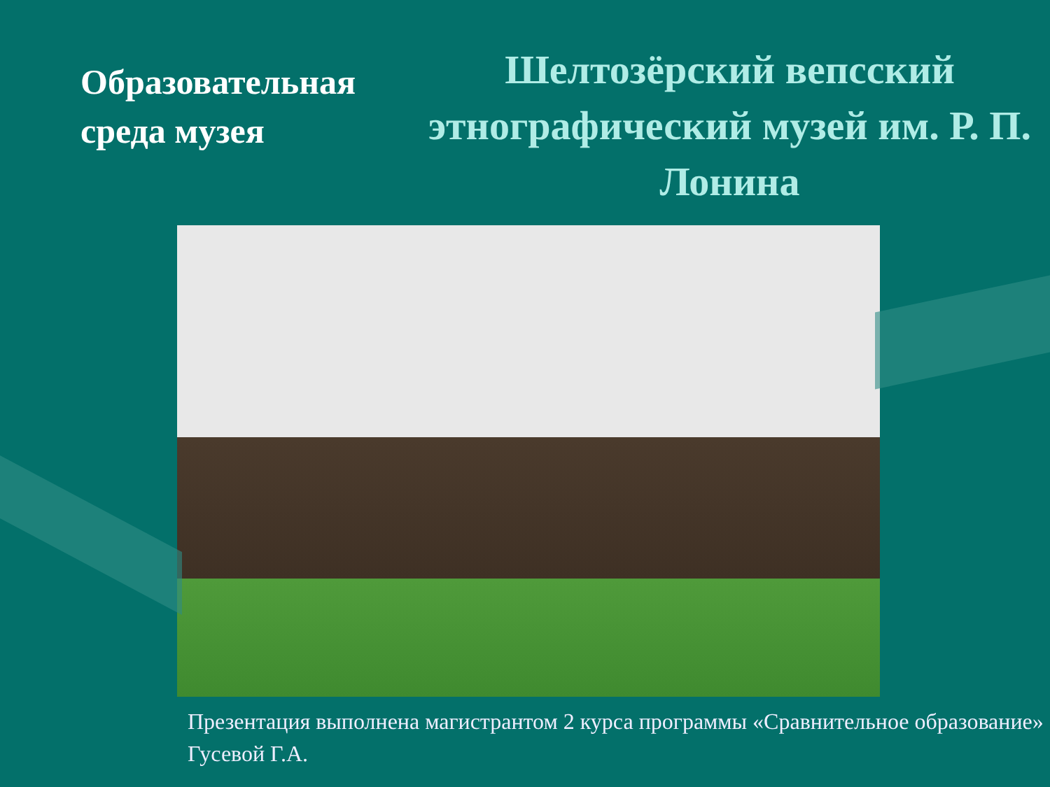Образовательная среда музея
Шелтозёрский вепсский этнографический музей им. Р. П. Лонина
Презентация выполнена магистрантом 2 курса программы «Сравнительное образование» Гусевой Г.А.